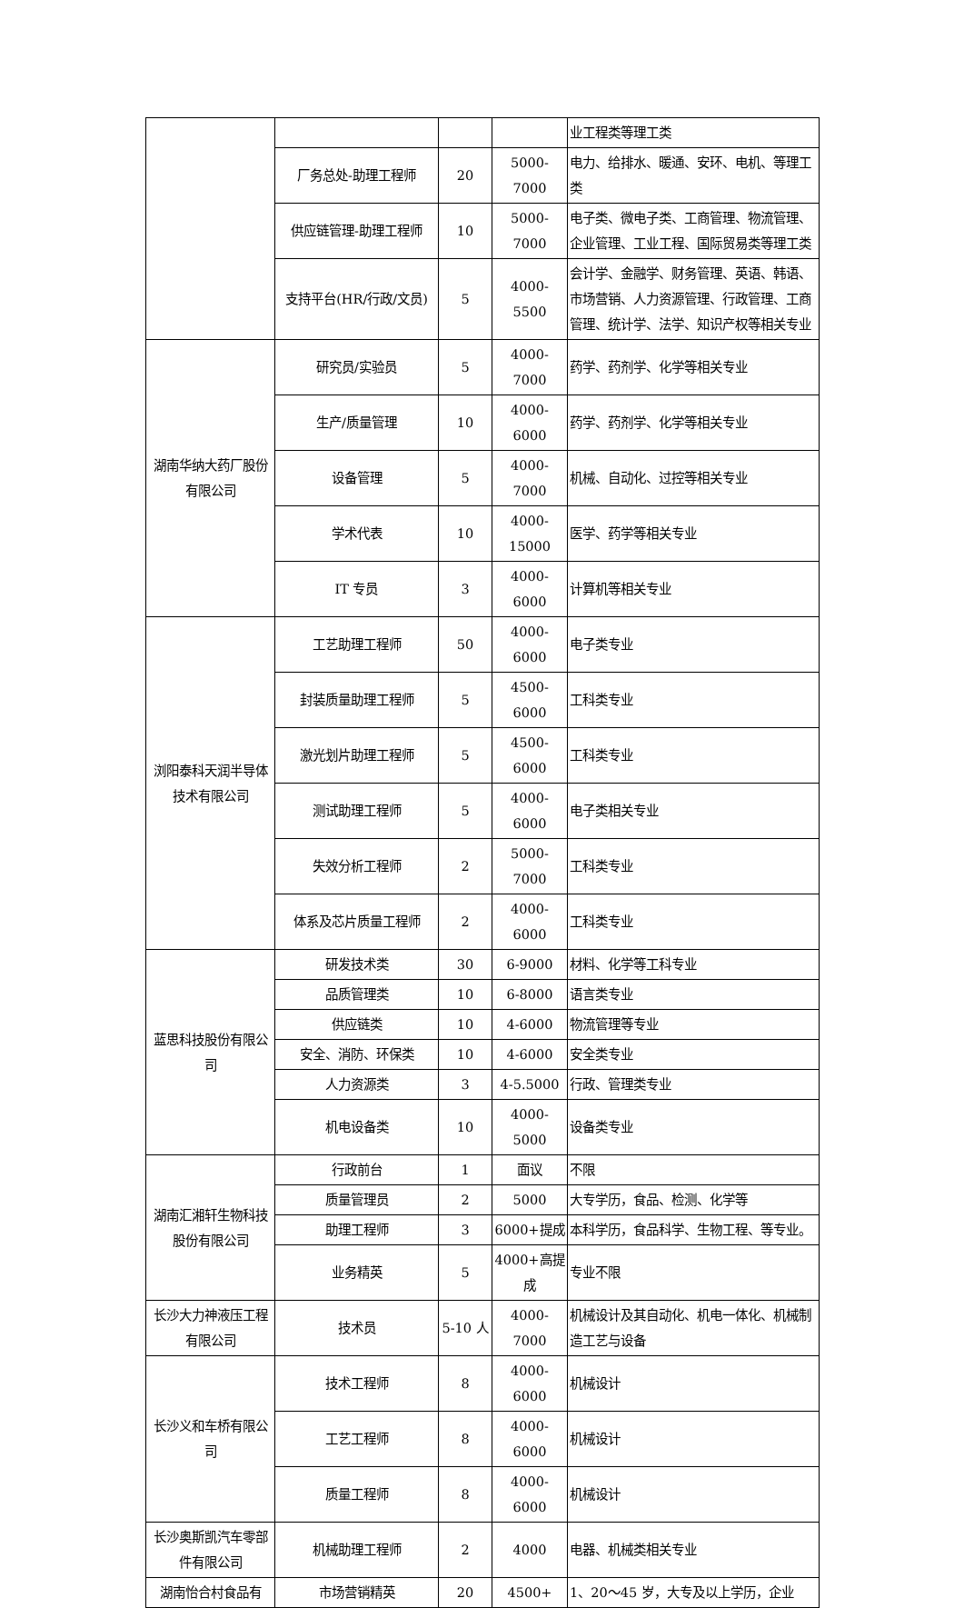| | | | | 业工程类等理工类 |
| | 厂务总处-助理工程师 | 20 | 5000-7000 | 电力、给排水、暖通、安环、电机、等理工类 |
| | 供应链管理-助理工程师 | 10 | 5000-7000 | 电子类、微电子类、工商管理、物流管理、企业管理、工业工程、国际贸易类等理工类 |
| | 支持平台(HR/行政/文员) | 5 | 4000-5500 | 会计学、金融学、财务管理、英语、韩语、市场营销、人力资源管理、行政管理、工商管理、统计学、法学、知识产权等相关专业 |
| 湖南华纳大药厂股份有限公司 | 研究员/实验员 | 5 | 4000-7000 | 药学、药剂学、化学等相关专业 |
| | 生产/质量管理 | 10 | 4000-6000 | 药学、药剂学、化学等相关专业 |
| | 设备管理 | 5 | 4000-7000 | 机械、自动化、过控等相关专业 |
| | 学术代表 | 10 | 4000-15000 | 医学、药学等相关专业 |
| | IT 专员 | 3 | 4000-6000 | 计算机等相关专业 |
| 浏阳泰科天润半导体技术有限公司 | 工艺助理工程师 | 50 | 4000-6000 | 电子类专业 |
| | 封装质量助理工程师 | 5 | 4500-6000 | 工科类专业 |
| | 激光划片助理工程师 | 5 | 4500-6000 | 工科类专业 |
| | 测试助理工程师 | 5 | 4000-6000 | 电子类相关专业 |
| | 失效分析工程师 | 2 | 5000-7000 | 工科类专业 |
| | 体系及芯片质量工程师 | 2 | 4000-6000 | 工科类专业 |
| 蓝思科技股份有限公司 | 研发技术类 | 30 | 6-9000 | 材料、化学等工科专业 |
| | 品质管理类 | 10 | 6-8000 | 语言类专业 |
| | 供应链类 | 10 | 4-6000 | 物流管理等专业 |
| | 安全、消防、环保类 | 10 | 4-6000 | 安全类专业 |
| | 人力资源类 | 3 | 4-5.5000 | 行政、管理类专业 |
| | 机电设备类 | 10 | 4000-5000 | 设备类专业 |
| 湖南汇湘轩生物科技股份有限公司 | 行政前台 | 1 | 面议 | 不限 |
| | 质量管理员 | 2 | 5000 | 大专学历，食品、检测、化学等 |
| | 助理工程师 | 3 | 6000+提成 | 本科学历，食品科学、生物工程、等专业。 |
| | 业务精英 | 5 | 4000+高提成 | 专业不限 |
| 长沙大力神液压工程有限公司 | 技术员 | 5-10 人 | 4000-7000 | 机械设计及其自动化、机电一体化、机械制造工艺与设备 |
| 长沙义和车桥有限公司 | 技术工程师 | 8 | 4000-6000 | 机械设计 |
| | 工艺工程师 | 8 | 4000-6000 | 机械设计 |
| | 质量工程师 | 8 | 4000-6000 | 机械设计 |
| 长沙奥斯凯汽车零部件有限公司 | 机械助理工程师 | 2 | 4000 | 电器、机械类相关专业 |
| 湖南怡合村食品有 | 市场营销精英 | 20 | 4500+ | 1、20～45 岁，大专及以上学历，企业 |